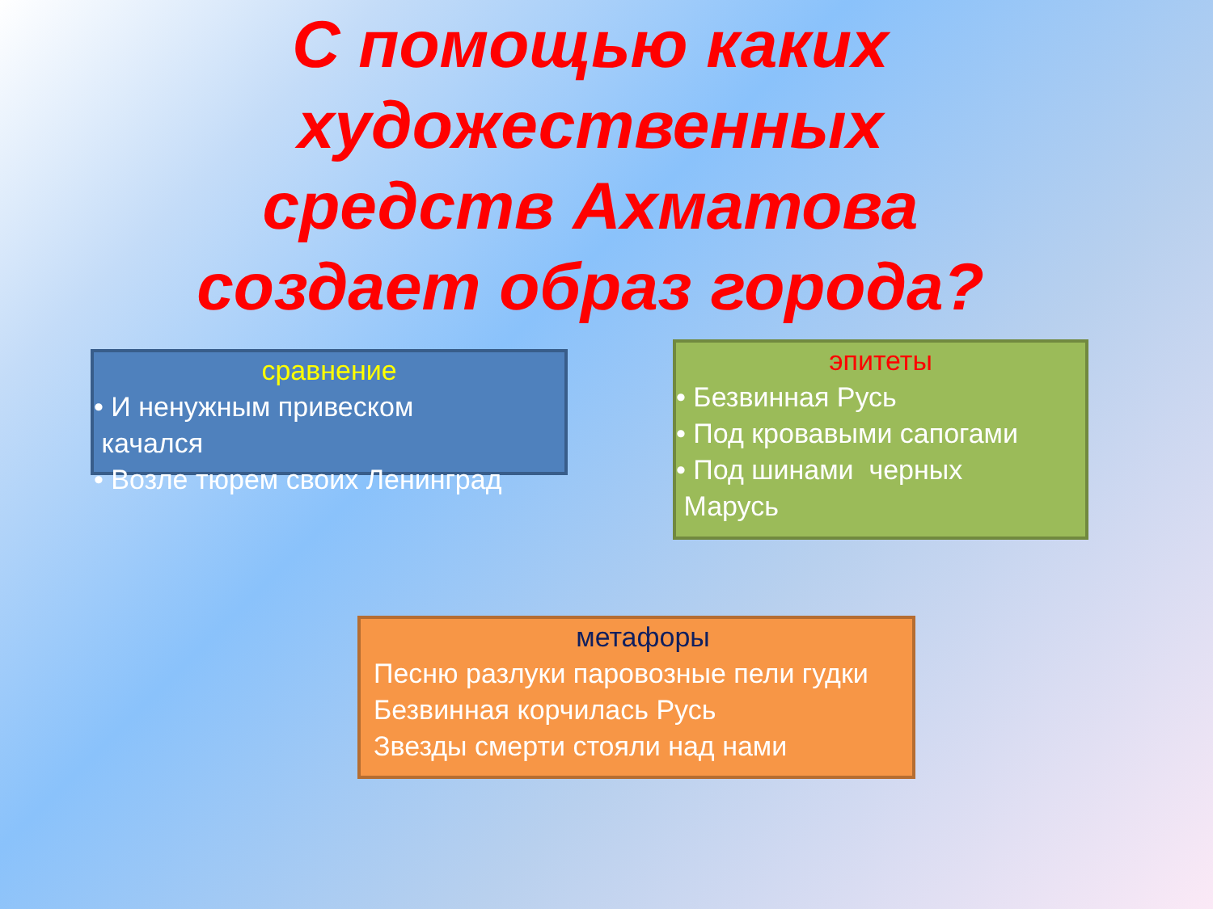С помощью каких художественных средств Ахматова создает образ города?
сравнение
• И ненужным привеском
качался
• Возле тюрем своих Ленинград
эпитеты
• Безвинная Русь
• Под кровавыми сапогами
• Под шинами черных
Марусь
метафоры
Песню разлуки паровозные пели гудки
Безвинная корчилась Русь
Звезды смерти стояли над нами